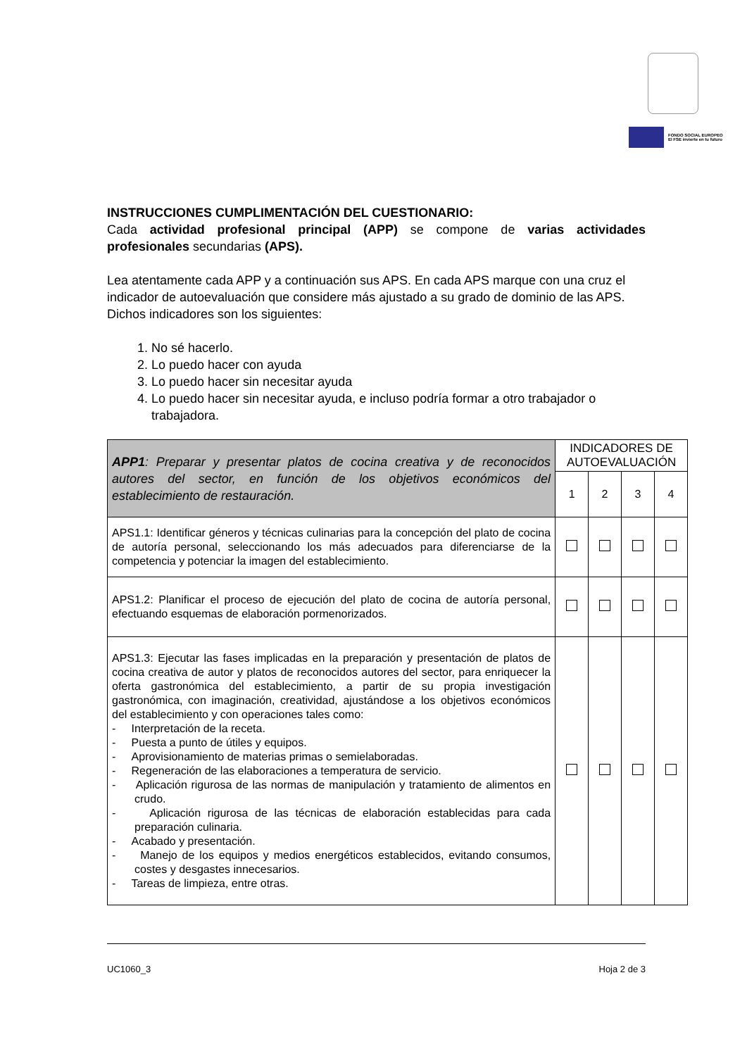FONDO SOCIAL EUROPEO
El FSE invierte en tu futuro
INSTRUCCIONES CUMPLIMENTACIÓN DEL CUESTIONARIO:
Cada actividad profesional principal (APP) se compone de varias actividades profesionales secundarias (APS).
Lea atentamente cada APP y a continuación sus APS. En cada APS marque con una cruz el indicador de autoevaluación que considere más ajustado a su grado de dominio de las APS. Dichos indicadores son los siguientes:
1. No sé hacerlo.
2. Lo puedo hacer con ayuda
3. Lo puedo hacer sin necesitar ayuda
4. Lo puedo hacer sin necesitar ayuda, e incluso podría formar a otro trabajador o trabajadora.
| APP1 : Preparar y presentar platos de cocina creativa y de reconocidos autores del sector, en función de los objetivos económicos del establecimiento de restauración. | INDICADORES DE AUTOEVALUACIÓN | | | |
| | 1 | 2 | 3 | 4 |
| APS1.1: Identificar géneros y técnicas culinarias para la concepción del plato de cocina de autoría personal, seleccionando los más adecuados para diferenciarse de la competencia y potenciar la imagen del establecimiento. | | | | |
| APS1.2: Planificar el proceso de ejecución del plato de cocina de autoría personal, efectuando esquemas de elaboración pormenorizados. | | | | |
| APS1.3: Ejecutar las fases implicadas en la preparación y presentación de platos de cocina creativa de autor y platos de reconocidos autores del sector, para enriquecer la oferta gastronómica del establecimiento, a partir de su propia investigación gastronómica, con imaginación, creatividad, ajustándose a los objetivos económicos del establecimiento y con operaciones tales como: - Interpretación de la receta. - Puesta a punto de útiles y equipos. - Aprovisionamiento de materias primas o semielaboradas. - Regeneración de las elaboraciones a temperatura de servicio. - Aplicación rigurosa de las normas de manipulación y tratamiento de alimentos en crudo. - Aplicación rigurosa de las técnicas de elaboración establecidas para cada preparación culinaria. - Acabado y presentación. - Manejo de los equipos y medios energéticos establecidos, evitando consumos, costes y desgastes innecesarios. - Tareas de limpieza, entre otras. | | | | |
UC1060_3 Hoja 2 de 3